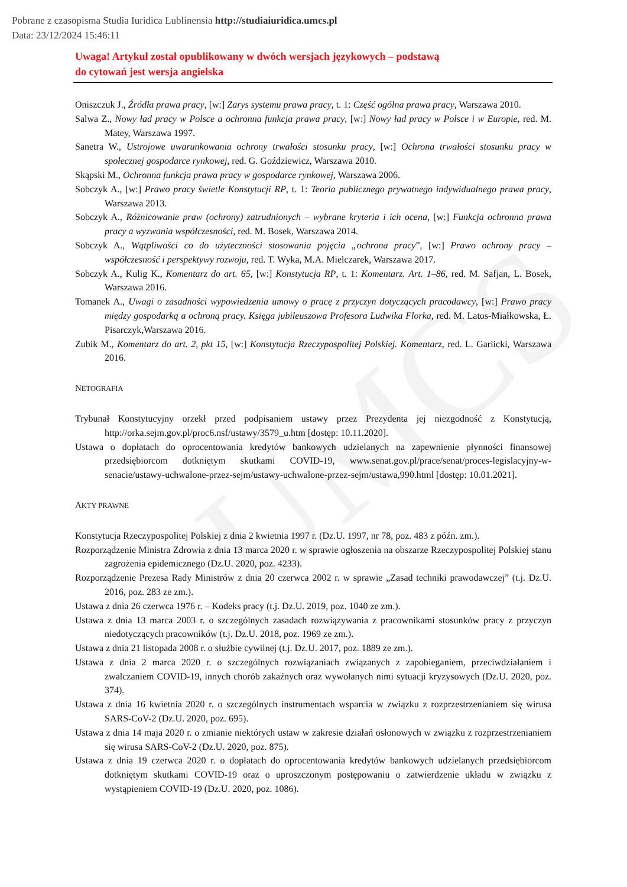UMCS
Pobrane z czasopisma Studia Iuridica Lublinensia http://studiaiuridica.umcs.pl
Data: 23/12/2024 15:46:11
Uwaga! Artykuł został opublikowany w dwóch wersjach językowych – podstawą
do cytowań jest wersja angielska
Oniszczuk J., Źródła prawa pracy, [w:] Zarys systemu prawa pracy, t. 1: Część ogólna prawa pracy, Warszawa 2010.
Salwa Z., Nowy ład pracy w Polsce a ochronna funkcja prawa pracy, [w:] Nowy ład pracy w Polsce i w Europie, red. M. Matey, Warszawa 1997.
Sanetra W., Ustrojowe uwarunkowania ochrony trwałości stosunku pracy, [w:] Ochrona trwałości stosunku pracy w społecznej gospodarce rynkowej, red. G. Goździewicz, Warszawa 2010.
Skąpski M., Ochronna funkcja prawa pracy w gospodarce rynkowej, Warszawa 2006.
Sobczyk A., [w:] Prawo pracy świetle Konstytucji RP, t. 1: Teoria publicznego prywatnego indywidualnego prawa pracy, Warszawa 2013.
Sobczyk A., Różnicowanie praw (ochrony) zatrudnionych – wybrane kryteria i ich ocena, [w:] Funkcja ochronna prawa pracy a wyzwania współczesności, red. M. Bosek, Warszawa 2014.
Sobczyk A., Wątpliwości co do użyteczności stosowania pojęcia „ochrona pracy”, [w:] Prawo ochrony pracy – współczesność i perspektywy rozwoju, red. T. Wyka, M.A. Mielczarek, Warszawa 2017.
Sobczyk A., Kulig K., Komentarz do art. 65, [w:] Konstytucja RP, t. 1: Komentarz. Art. 1–86, red. M. Safjan, L. Bosek, Warszawa 2016.
Tomanek A., Uwagi o zasadności wypowiedzenia umowy o pracę z przyczyn dotyczących pracodawcy, [w:] Prawo pracy między gospodarką a ochroną pracy. Księga jubileuszowa Profesora Ludwika Florka, red. M. Latos-Miałkowska, Ł. Pisarczyk,Warszawa 2016.
Zubik M., Komentarz do art. 2, pkt 15, [w:] Konstytucja Rzeczypospolitej Polskiej. Komentarz, red. L. Garlicki, Warszawa 2016.
NETOGRAFIA
Trybunał Konstytucyjny orzekł przed podpisaniem ustawy przez Prezydenta jej niezgodność z Konstytucją, http://orka.sejm.gov.pl/proc6.nsf/ustawy/3579_u.htm [dostęp: 10.11.2020].
Ustawa o dopłatach do oprocentowania kredytów bankowych udzielanych na zapewnienie płynności finansowej przedsiębiorcom dotkniętym skutkami COVID-19, www.senat.gov.pl/prace/senat/proces-legislacyjny-w-senacie/ustawy-uchwalone-przez-sejm/ustawy-uchwalone-przez-sejm/ustawa,990.html [dostęp: 10.01.2021].
AKTY PRAWNE
Konstytucja Rzeczypospolitej Polskiej z dnia 2 kwietnia 1997 r. (Dz.U. 1997, nr 78, poz. 483 z późn. zm.).
Rozporządzenie Ministra Zdrowia z dnia 13 marca 2020 r. w sprawie ogłoszenia na obszarze Rzeczypospolitej Polskiej stanu zagrożenia epidemicznego (Dz.U. 2020, poz. 4233).
Rozporządzenie Prezesa Rady Ministrów z dnia 20 czerwca 2002 r. w sprawie „Zasad techniki prawodawczej” (t.j. Dz.U. 2016, poz. 283 ze zm.).
Ustawa z dnia 26 czerwca 1976 r. – Kodeks pracy (t.j. Dz.U. 2019, poz. 1040 ze zm.).
Ustawa z dnia 13 marca 2003 r. o szczególnych zasadach rozwiązywania z pracownikami stosunków pracy z przyczyn niedotyczących pracowników (t.j. Dz.U. 2018, poz. 1969 ze zm.).
Ustawa z dnia 21 listopada 2008 r. o służbie cywilnej (t.j. Dz.U. 2017, poz. 1889 ze zm.).
Ustawa z dnia 2 marca 2020 r. o szczególnych rozwiązaniach związanych z zapobieganiem, przeciwdziałaniem i zwalczaniem COVID-19, innych chorób zakaźnych oraz wywołanych nimi sytuacji kryzysowych (Dz.U. 2020, poz. 374).
Ustawa z dnia 16 kwietnia 2020 r. o szczególnych instrumentach wsparcia w związku z rozprzestrzenianiem się wirusa SARS-CoV-2 (Dz.U. 2020, poz. 695).
Ustawa z dnia 14 maja 2020 r. o zmianie niektórych ustaw w zakresie działań osłonowych w związku z rozprzestrzenianiem się wirusa SARS-CoV-2 (Dz.U. 2020, poz. 875).
Ustawa z dnia 19 czerwca 2020 r. o dopłatach do oprocentowania kredytów bankowych udzielanych przedsiębiorcom dotkniętym skutkami COVID-19 oraz o uproszczonym postępowaniu o zatwierdzenie układu w związku z wystąpieniem COVID-19 (Dz.U. 2020, poz. 1086).